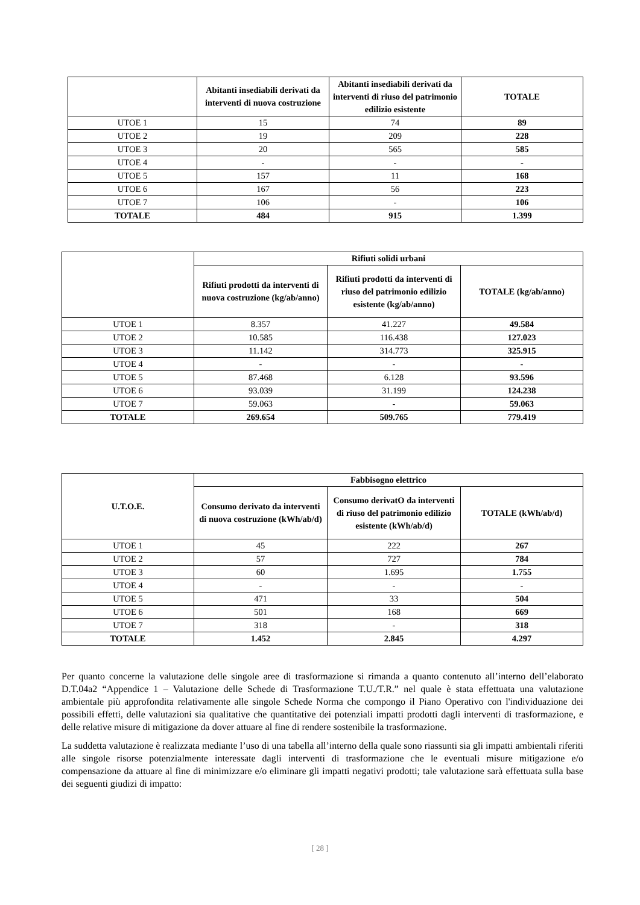| | Abitanti insediabili derivati da interventi di nuova costruzione | Abitanti insediabili derivati da interventi di riuso del patrimonio edilizio esistente | TOTALE |
| --- | --- | --- | --- |
| UTOE 1 | 15 | 74 | 89 |
| UTOE 2 | 19 | 209 | 228 |
| UTOE 3 | 20 | 565 | 585 |
| UTOE 4 | - | - | - |
| UTOE 5 | 157 | 11 | 168 |
| UTOE 6 | 167 | 56 | 223 |
| UTOE 7 | 106 | - | 106 |
| TOTALE | 484 | 915 | 1.399 |
| | Rifiuti solidi urbani | | |
| --- | --- | --- | --- |
| | Rifiuti prodotti da interventi di nuova costruzione (kg/ab/anno) | Rifiuti prodotti da interventi di riuso del patrimonio edilizio esistente (kg/ab/anno) | TOTALE (kg/ab/anno) |
| UTOE 1 | 8.357 | 41.227 | 49.584 |
| UTOE 2 | 10.585 | 116.438 | 127.023 |
| UTOE 3 | 11.142 | 314.773 | 325.915 |
| UTOE 4 | - | - | - |
| UTOE 5 | 87.468 | 6.128 | 93.596 |
| UTOE 6 | 93.039 | 31.199 | 124.238 |
| UTOE 7 | 59.063 | - | 59.063 |
| TOTALE | 269.654 | 509.765 | 779.419 |
| U.T.O.E. | Fabbisogno elettrico | | |
| --- | --- | --- | --- |
| | Consumo derivato da interventi di nuova costruzione (kWh/ab/d) | Consumo derivatO da interventi di riuso del patrimonio edilizio esistente (kWh/ab/d) | TOTALE (kWh/ab/d) |
| UTOE 1 | 45 | 222 | 267 |
| UTOE 2 | 57 | 727 | 784 |
| UTOE 3 | 60 | 1.695 | 1.755 |
| UTOE 4 | - | - | - |
| UTOE 5 | 471 | 33 | 504 |
| UTOE 6 | 501 | 168 | 669 |
| UTOE 7 | 318 | - | 318 |
| TOTALE | 1.452 | 2.845 | 4.297 |
Per quanto concerne la valutazione delle singole aree di trasformazione si rimanda a quanto contenuto all’interno dell’elaborato D.T.04a2 “Appendice 1 – Valutazione delle Schede di Trasformazione T.U./T.R.” nel quale è stata effettuata una valutazione ambientale più approfondita relativamente alle singole Schede Norma che compongo il Piano Operativo con l'individuazione dei possibili effetti, delle valutazioni sia qualitative che quantitative dei potenziali impatti prodotti dagli interventi di trasformazione, e delle relative misure di mitigazione da dover attuare al fine di rendere sostenibile la trasformazione.
La suddetta valutazione è realizzata mediante l’uso di una tabella all’interno della quale sono riassunti sia gli impatti ambientali riferiti alle singole risorse potenzialmente interessate dagli interventi di trasformazione che le eventuali misure mitigazione e/o compensazione da attuare al fine di minimizzare e/o eliminare gli impatti negativi prodotti; tale valutazione sarà effettuata sulla base dei seguenti giudizi di impatto:
[ 28 ]